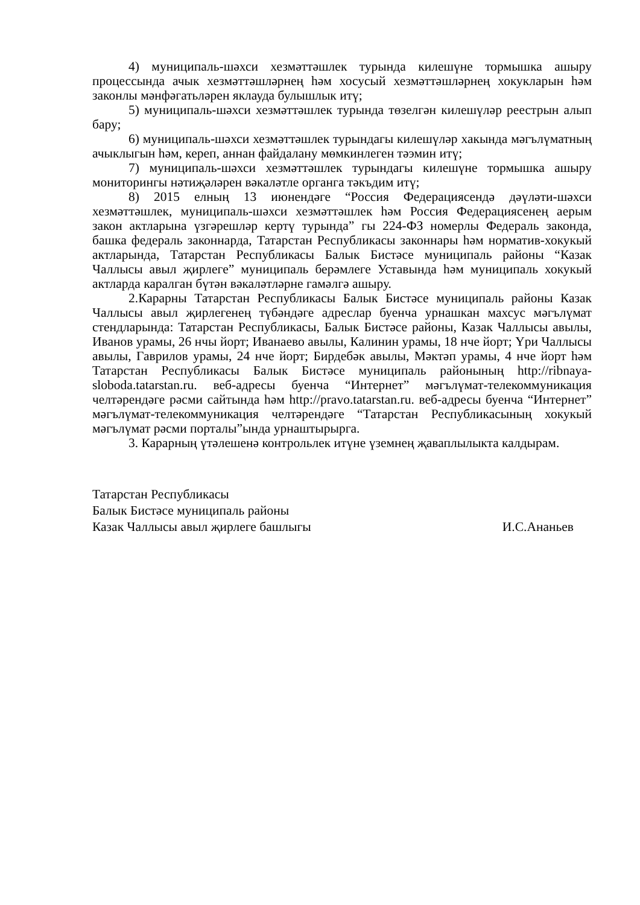4) муниципаль-шәхси хезмәттәшлек турында килешүне тормышка ашыру процессында ачык хезмәттәшләрнең һәм хосусый хезмәттәшләрнең хокукларын һәм законлы мәнфәгатьләрен яклауда булышлык итү;
5) муниципаль-шәхси хезмәттәшлек турында төзелгән килешүләр реестрын алып бару;
6) муниципаль-шәхси хезмәттәшлек турындагы килешүләр хакында мәгълүматның ачыклыгын һәм, кереп, аннан файдалану мөмкинлеген тәэмин итү;
7) муниципаль-шәхси хезмәттәшлек турындагы килешүне тормышка ашыру мониторингы нәтиҗәләрен вәкаләтле органга тәкъдим итү;
8) 2015 елның 13 июнендәге “Россия Федерациясендә дәүләти-шәхси хезмәттәшлек, муниципаль-шәхси хезмәттәшлек һәм Россия Федерациясенең аерым закон актларына үзгәрешләр кертү турында” гы 224-ФЗ номерлы Федераль законда, башка федераль законнарда, Татарстан Республикасы законнары һәм норматив-хокукый актларында, Татарстан Республикасы Балык Бистәсе муниципаль районы “Казак Чаллысы авыл җирлеге” муниципаль берәмлеге Уставында һәм муниципаль хокукый актларда каралган бүтән вәкаләтләрне гамәлгә ашыру.
2.Карарны Татарстан Республикасы Балык Бистәсе муниципаль районы Казак Чаллысы авыл җирлегенең түбәндәге адреслар буенча урнашкан махсус мәгълүмат стендларында: Татарстан Республикасы, Балык Бистәсе районы, Казак Чаллысы авылы, Иванов урамы, 26 нчы йорт; Иванаево авылы, Калинин урамы, 18 нче йорт; Үри Чаллысы авылы, Гаврилов урамы, 24 нче йорт; Бирдебәк авылы, Мәктәп урамы, 4 нче йорт һәм Татарстан Республикасы Балык Бистәсе муниципаль районының http://ribnaya-sloboda.tatarstan.ru. веб-адресы буенча “Интернет” мәгълүмат-телекоммуникация челтәрендәге рәсми сайтында һәм http://pravo.tatarstan.ru. веб-адресы буенча “Интернет” мәгълүмат-телекоммуникация челтәрендәге “Татарстан Республикасының хокукый мәгълүмат рәсми порталы”ында урнаштырырга.
3. Карарның үтәлешенә контрольлек итүне үземнең җаваплылыкта калдырам.
Татарстан Республикасы
Балык Бистәсе муниципаль районы
Казак Чаллысы авыл җирлеге башлыгы И.С.Ананьев